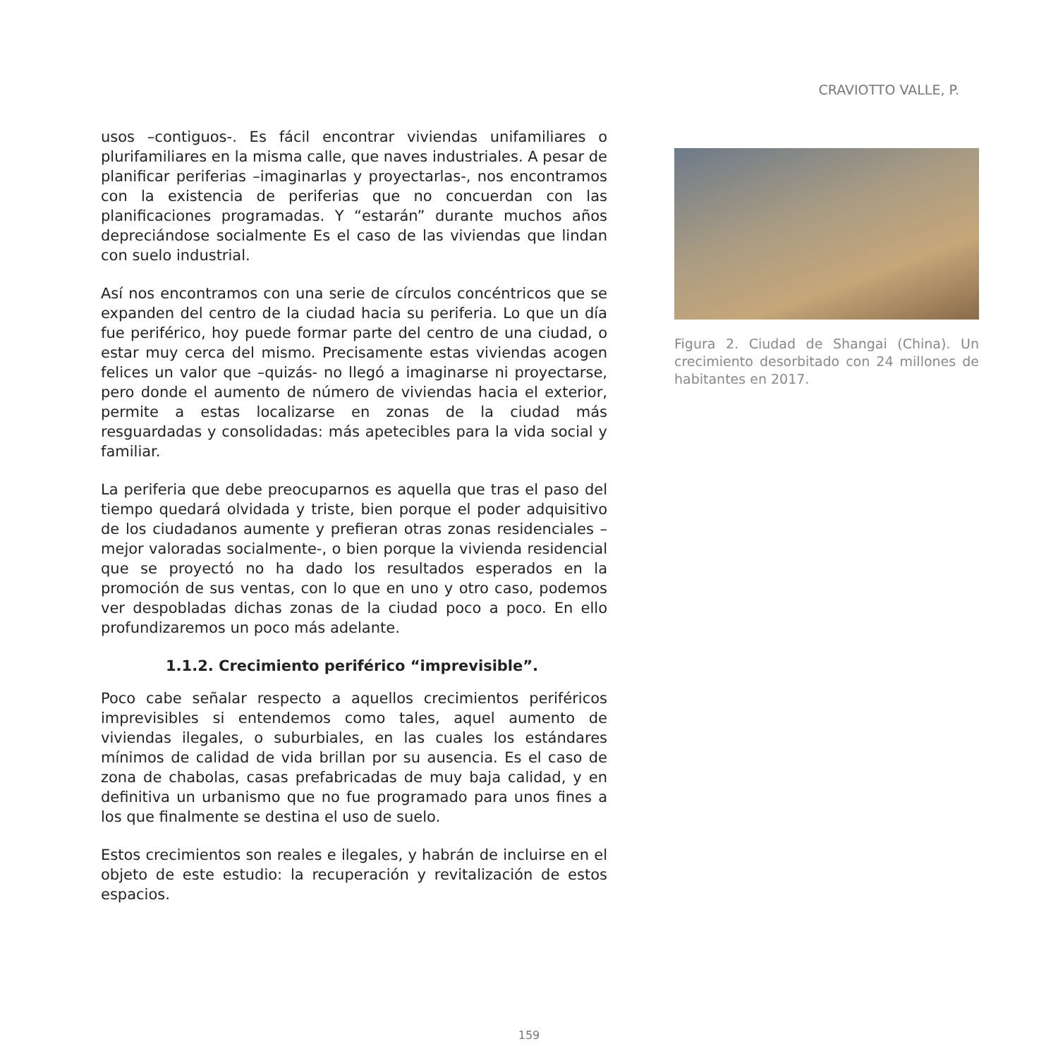CRAVIOTTO VALLE, P.
usos –contiguos-. Es fácil encontrar viviendas unifamiliares o plurifamiliares en la misma calle, que naves industriales. A pesar de planificar periferias –imaginarlas y proyectarlas-, nos encontramos con la existencia de periferias que no concuerdan con las planificaciones programadas. Y “estarán” durante muchos años depreciándose socialmente Es el caso de las viviendas que lindan con suelo industrial.
Así nos encontramos con una serie de círculos concéntricos que se expanden del centro de la ciudad hacia su periferia. Lo que un día fue periférico, hoy puede formar parte del centro de una ciudad, o estar muy cerca del mismo. Precisamente estas viviendas acogen felices un valor que –quizás- no llegó a imaginarse ni proyectarse, pero donde el aumento de número de viviendas hacia el exterior, permite a estas localizarse en zonas de la ciudad más resguardadas y consolidadas: más apetecibles para la vida social y familiar.
La periferia que debe preocuparnos es aquella que tras el paso del tiempo quedará olvidada y triste, bien porque el poder adquisitivo de los ciudadanos aumente y prefieran otras zonas residenciales –mejor valoradas socialmente-, o bien porque la vivienda residencial que se proyectó no ha dado los resultados esperados en la promoción de sus ventas, con lo que en uno y otro caso, podemos ver despobladas dichas zonas de la ciudad poco a poco. En ello profundizaremos un poco más adelante.
1.1.2. Crecimiento periférico “imprevisible”.
Poco cabe señalar respecto a aquellos crecimientos periféricos imprevisibles si entendemos como tales, aquel aumento de viviendas ilegales, o suburbiales, en las cuales los estándares mínimos de calidad de vida brillan por su ausencia. Es el caso de zona de chabolas, casas prefabricadas de muy baja calidad, y en definitiva un urbanismo que no fue programado para unos fines a los que finalmente se destina el uso de suelo.
Estos crecimientos son reales e ilegales, y habrán de incluirse en el objeto de este estudio: la recuperación y revitalización de estos espacios.
Figura 2. Ciudad de Shangai (China). Un crecimiento desorbitado con 24 millones de habitantes en 2017.
159